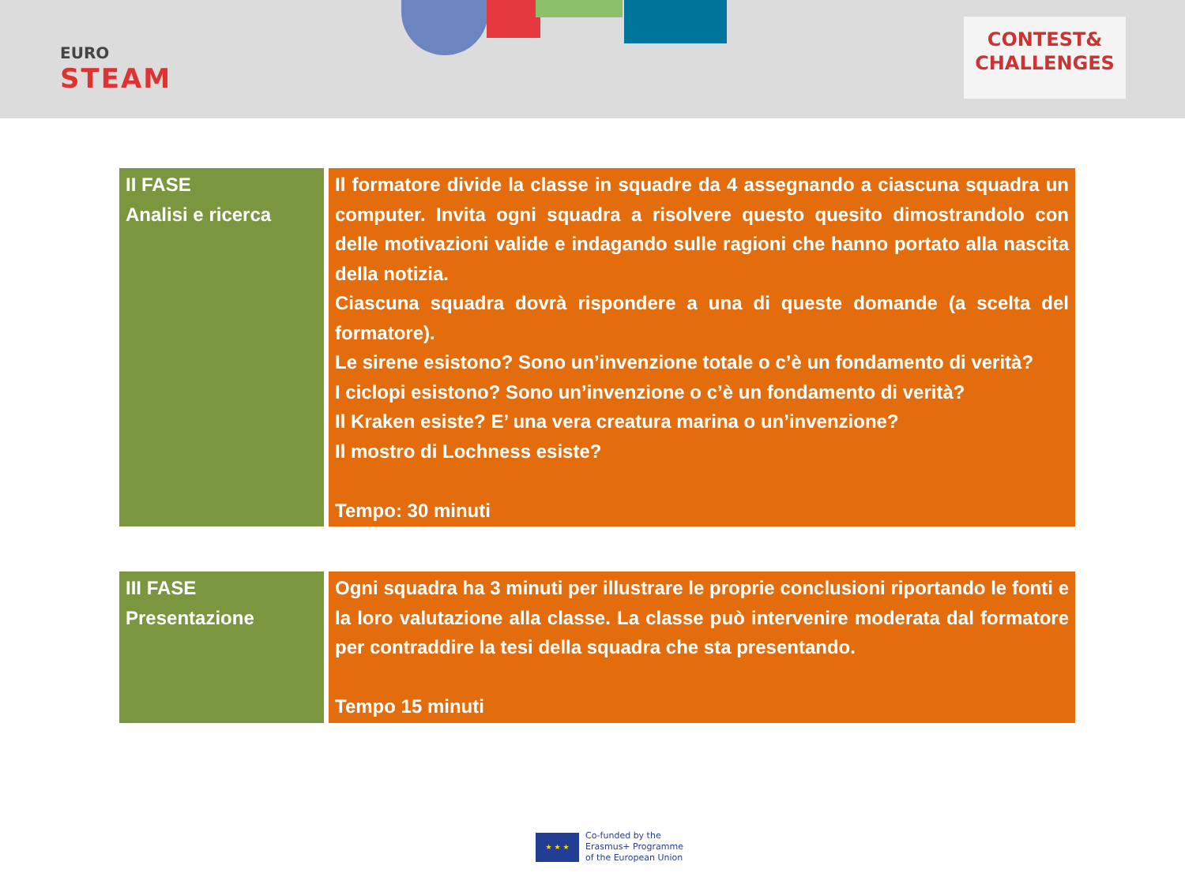EURO
STEAM
CONTEST&
CHALLENGES
| II FASE Analisi e ricerca | Il formatore divide la classe in squadre da 4 assegnando a ciascuna squadra un computer. Invita ogni squadra a risolvere questo quesito dimostrandolo con delle motivazioni valide e indagando sulle ragioni che hanno portato alla nascita della notizia. Ciascuna squadra dovrà rispondere a una di queste domande (a scelta del formatore). Le sirene esistono? Sono un’invenzione totale o c’è un fondamento di verità? I ciclopi esistono? Sono un’invenzione o c’è un fondamento di verità? Il Kraken esiste? E’ una vera creatura marina o un’invenzione? Il mostro di Lochness esiste? Tempo: 30 minuti |
| III FASE Presentazione | Ogni squadra ha 3 minuti per illustrare le proprie conclusioni riportando le fonti e la loro valutazione alla classe. La classe può intervenire moderata dal formatore per contraddire la tesi della squadra che sta presentando. Tempo 15 minuti |
★ ★ ★
Co-funded by the
Erasmus+ Programme
of the European Union